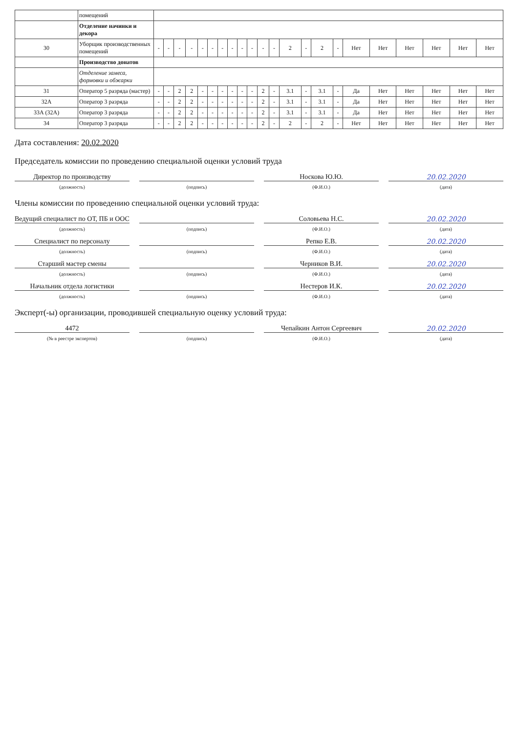| | помещений | | | | | | | | | | | | | | | | | | | | | | |
| | Отделение начинки и декора | | | | | | | | | | | | | | | | | | | | | | |
| 30 | Уборщик производственных помещений | - | - | - | - | - | - | - | - | - | - | - | - | 2 | - | 2 | - | Нет | Нет | Нет | Нет | Нет | Нет |
| | Производство донатов | | | | | | | | | | | | | | | | | | | | | | |
| | Отделение замеса, формовки и обжарки | | | | | | | | | | | | | | | | | | | | | | |
| 31 | Оператор 5 разряда (мастер) | - | - | 2 | 2 | - | - | - | - | - | - | 2 | - | 3.1 | - | 3.1 | - | Да | Нет | Нет | Нет | Нет | Нет |
| 32А | Оператор 3 разряда | - | - | 2 | 2 | - | - | - | - | - | - | 2 | - | 3.1 | - | 3.1 | - | Да | Нет | Нет | Нет | Нет | Нет |
| 33А (32А) | Оператор 3 разряда | - | - | 2 | 2 | - | - | - | - | - | - | 2 | - | 3.1 | - | 3.1 | - | Да | Нет | Нет | Нет | Нет | Нет |
| 34 | Оператор 3 разряда | - | - | 2 | 2 | - | - | - | - | - | - | 2 | - | 2 | - | 2 | - | Нет | Нет | Нет | Нет | Нет | Нет |
Дата составления: 20.02.2020
Председатель комиссии по проведению специальной оценки условий труда
Директор по производству Носкова Ю.Ю. 20.02.2020
(должность) (подпись) (Ф.И.О.) (дата)
Члены комиссии по проведению специальной оценки условий труда:
Ведущий специалист по ОТ, ПБ и ООС
Соловьева Н.С. 20.02.2020
(должность) (подпись) (Ф.И.О.) (дата)
Специалист по персоналу Репко Е.В. 20.02.2020
(должность) (подпись) (Ф.И.О.) (дата)
Старший мастер смены Черников В.И. 20.02.2020
(должность) (подпись) (Ф.И.О.) (дата)
Начальник отдела логистики Нестеров И.К. 20.02.2020
(должность) (подпись) (Ф.И.О.) (дата)
Эксперт(-ы) организации, проводившей специальную оценку условий труда:
4472 Чепайкин Антон Сергеевич 20.02.2020
(№ в реестре экспертов) (подпись) (Ф.И.О.) (дата)